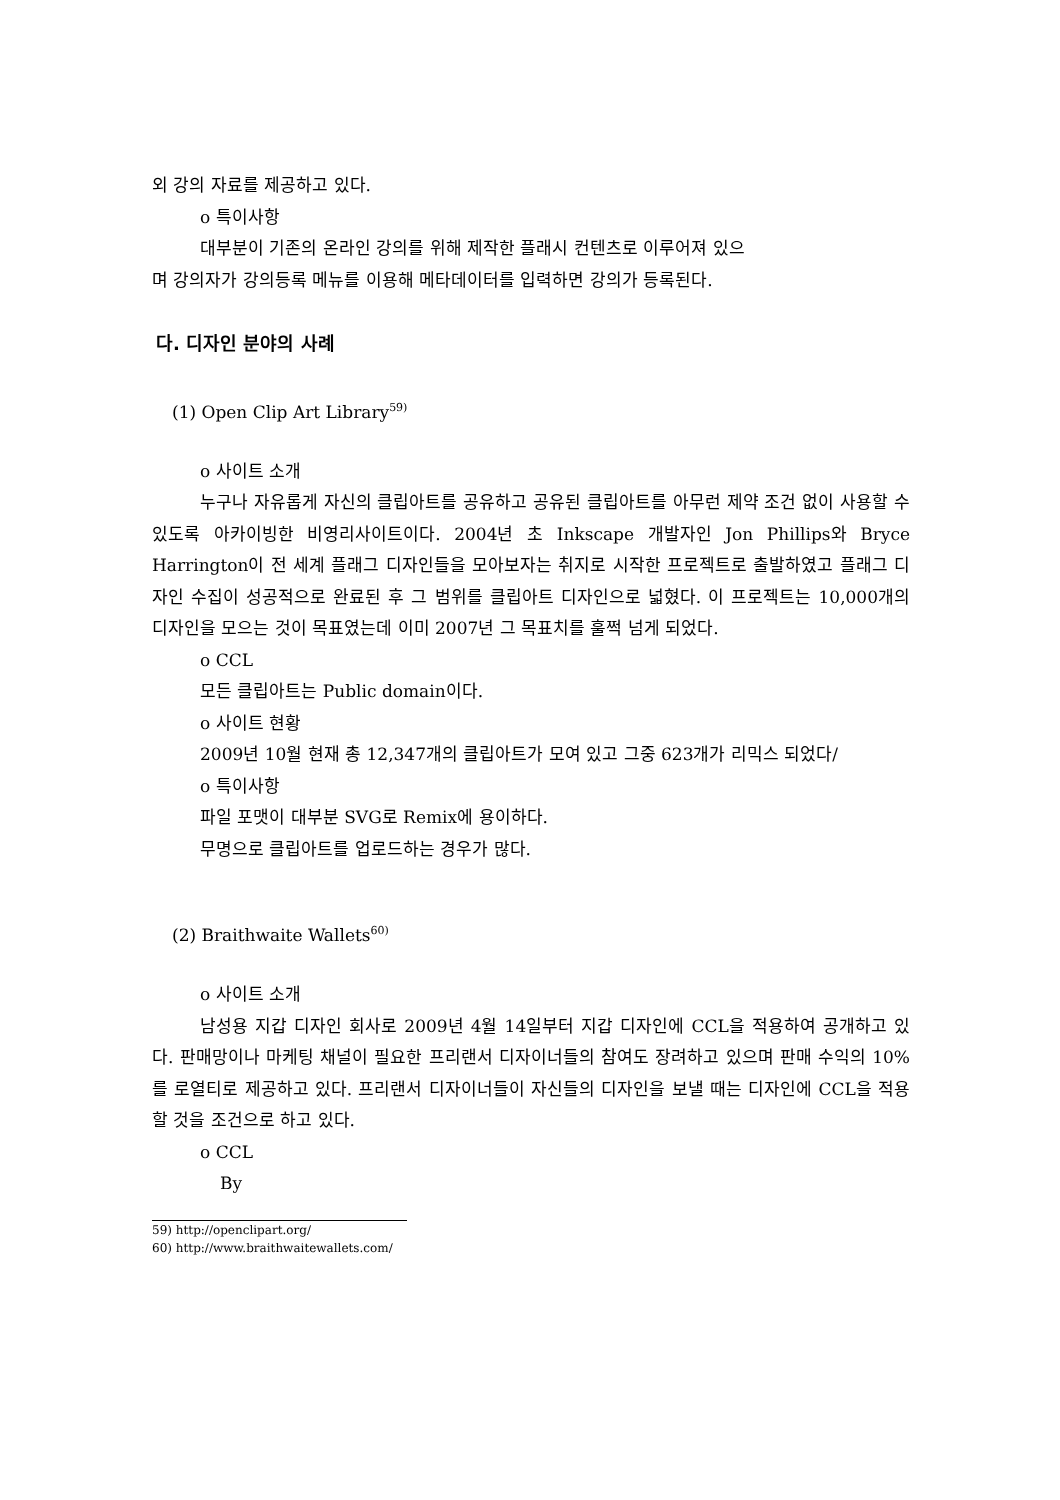외 강의 자료를 제공하고 있다.
o 특이사항
대부분이 기존의 온라인 강의를 위해 제작한 플래시 컨텐츠로 이루어져 있으
며 강의자가 강의등록 메뉴를 이용해 메타데이터를 입력하면 강의가 등록된다.
다. 디자인 분야의 사례
(1) Open Clip Art Library<sup>59)</sup>
o 사이트 소개
누구나 자유롭게 자신의 클립아트를 공유하고 공유된 클립아트를 아무런 제약 조건 없이 사용할 수 있도록 아카이빙한 비영리사이트이다. 2004년 초 Inkscape 개발자인 Jon Phillips와 Bryce Harrington이 전 세계 플래그 디자인들을 모아보자는 취지로 시작한 프로젝트로 출발하였고 플래그 디자인 수집이 성공적으로 완료된 후 그 범위를 클립아트 디자인으로 넓혔다. 이 프로젝트는 10,000개의 디자인을 모으는 것이 목표였는데 이미 2007년 그 목표치를 훌쩍 넘게 되었다.
o CCL
모든 클립아트는 Public domain이다.
o 사이트 현황
2009년 10월 현재 총 12,347개의 클립아트가 모여 있고 그중 623개가 리믹스 되었다/
o 특이사항
파일 포맷이 대부분 SVG로 Remix에 용이하다.
무명으로 클립아트를 업로드하는 경우가 많다.
(2) Braithwaite Wallets<sup>60)</sup>
o 사이트 소개
남성용 지갑 디자인 회사로 2009년 4월 14일부터 지갑 디자인에 CCL을 적용하여 공개하고 있다. 판매망이나 마케팅 채널이 필요한 프리랜서 디자이너들의 참여도 장려하고 있으며 판매 수익의 10%를 로열티로 제공하고 있다. 프리랜서 디자이너들이 자신들의 디자인을 보낼 때는 디자인에 CCL을 적용할 것을 조건으로 하고 있다.
o CCL
By
59) http://openclipart.org/
60) http://www.braithwaitewallets.com/